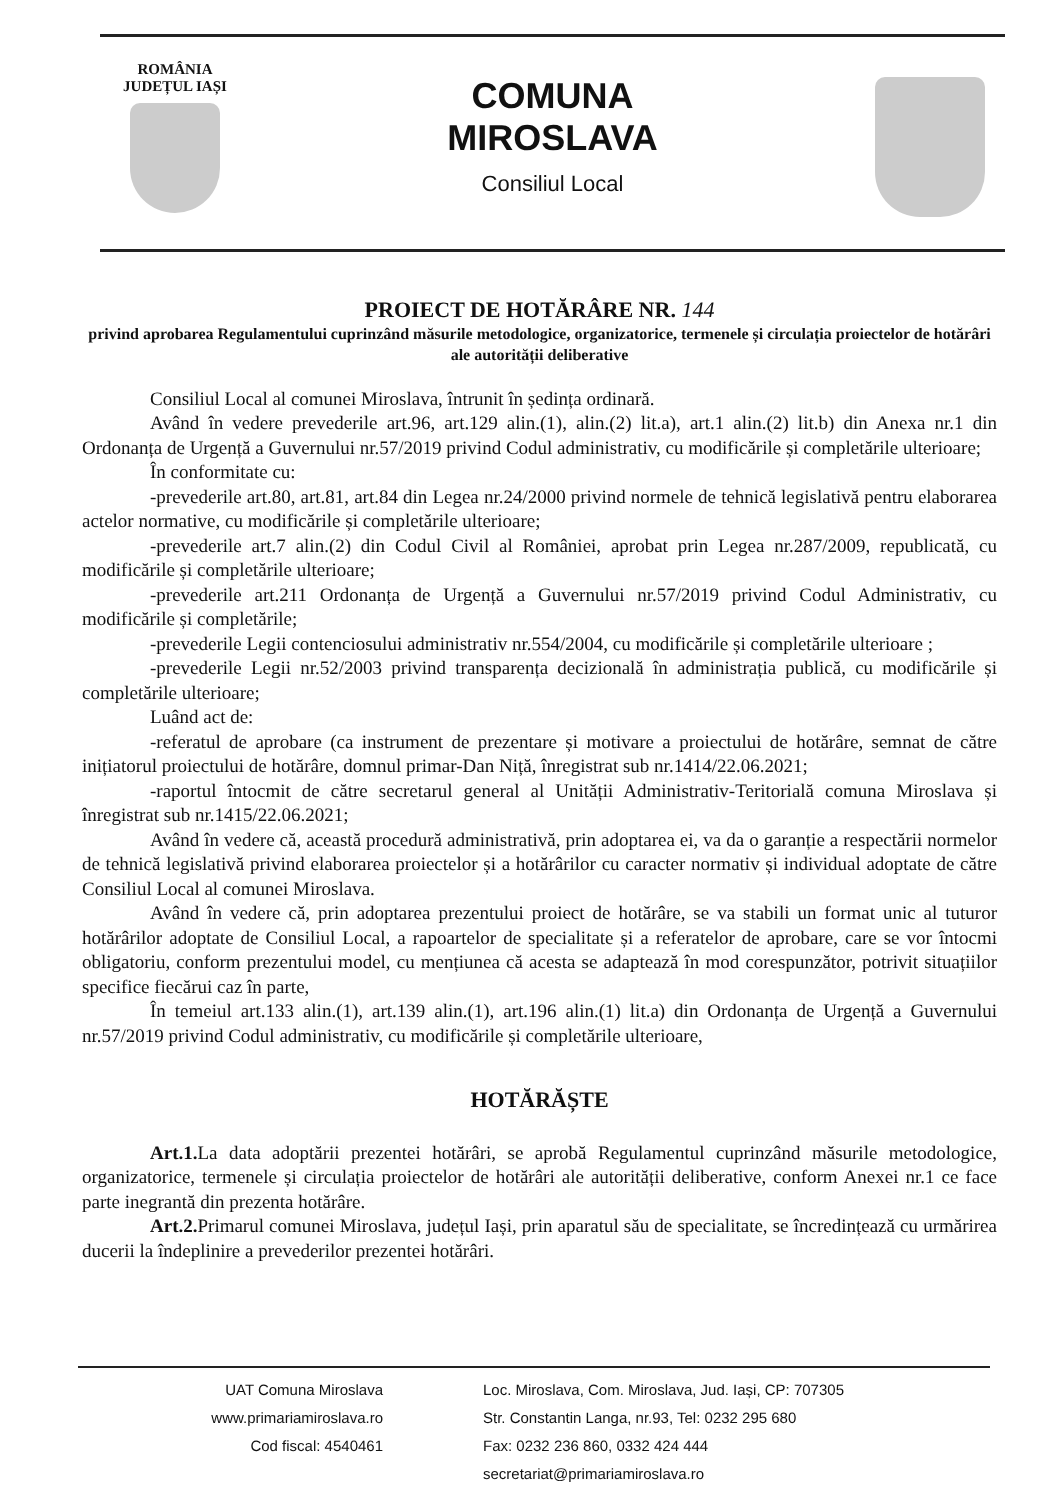ROMÂNIA
JUDEȚUL IAȘI
COMUNA
MIROSLAVA
Consiliul Local
PROIECT DE HOTĂRÂRE NR. 144
privind aprobarea Regulamentului cuprinzând măsurile metodologice, organizatorice, termenele și circulația proiectelor de hotărâri ale autorității deliberative
Consiliul Local al comunei Miroslava, întrunit în ședința ordinară.
Având în vedere prevederile art.96, art.129 alin.(1), alin.(2) lit.a), art.1 alin.(2) lit.b) din Anexa nr.1 din Ordonanța de Urgență a Guvernului nr.57/2019 privind Codul administrativ, cu modificările și completările ulterioare;
În conformitate cu:
-prevederile art.80, art.81, art.84 din Legea nr.24/2000 privind normele de tehnică legislativă pentru elaborarea actelor normative, cu modificările și completările ulterioare;
-prevederile art.7 alin.(2) din Codul Civil al României, aprobat prin Legea nr.287/2009, republicată, cu modificările și completările ulterioare;
-prevederile art.211 Ordonanța de Urgență a Guvernului nr.57/2019 privind Codul Administrativ, cu modificările și completările;
-prevederile Legii contenciosului administrativ nr.554/2004, cu modificările și completările ulterioare ;
-prevederile Legii nr.52/2003 privind transparența decizională în administrația publică, cu modificările și completările ulterioare;
Luând act de:
-referatul de aprobare (ca instrument de prezentare și motivare a proiectului de hotărâre, semnat de către inițiatorul proiectului de hotărâre, domnul primar-Dan Niță, înregistrat sub nr.1414/22.06.2021;
-raportul întocmit de către secretarul general al Unității Administrativ-Teritorială comuna Miroslava și înregistrat sub nr.1415/22.06.2021;
Având în vedere că, această procedură administrativă, prin adoptarea ei, va da o garanție a respectării normelor de tehnică legislativă privind elaborarea proiectelor și a hotărârilor cu caracter normativ și individual adoptate de către Consiliul Local al comunei Miroslava.
Având în vedere că, prin adoptarea prezentului proiect de hotărâre, se va stabili un format unic al tuturor hotărârilor adoptate de Consiliul Local, a rapoartelor de specialitate și a referatelor de aprobare, care se vor întocmi obligatoriu, conform prezentului model, cu mențiunea că acesta se adaptează în mod corespunzător, potrivit situațiilor specifice fiecărui caz în parte,
În temeiul art.133 alin.(1), art.139 alin.(1), art.196 alin.(1) lit.a) din Ordonanța de Urgență a Guvernului nr.57/2019 privind Codul administrativ, cu modificările și completările ulterioare,
HOTĂRĂȘTE
Art.1. La data adoptării prezentei hotărâri, se aprobă Regulamentul cuprinzând măsurile metodologice, organizatorice, termenele și circulația proiectelor de hotărâri ale autorității deliberative, conform Anexei nr.1 ce face parte inegrantă din prezenta hotărâre.
Art.2. Primarul comunei Miroslava, județul Iași, prin aparatul său de specialitate, se încredințează cu urmărirea ducerii la îndeplinire a prevederilor prezentei hotărâri.
UAT Comuna Miroslava
www.primariamiroslava.ro
Cod fiscal: 4540461
Loc. Miroslava, Com. Miroslava, Jud. Iași, CP: 707305
Str. Constantin Langa, nr.93, Tel: 0232 295 680
Fax: 0232 236 860, 0332 424 444
secretariat@primariamiroslava.ro